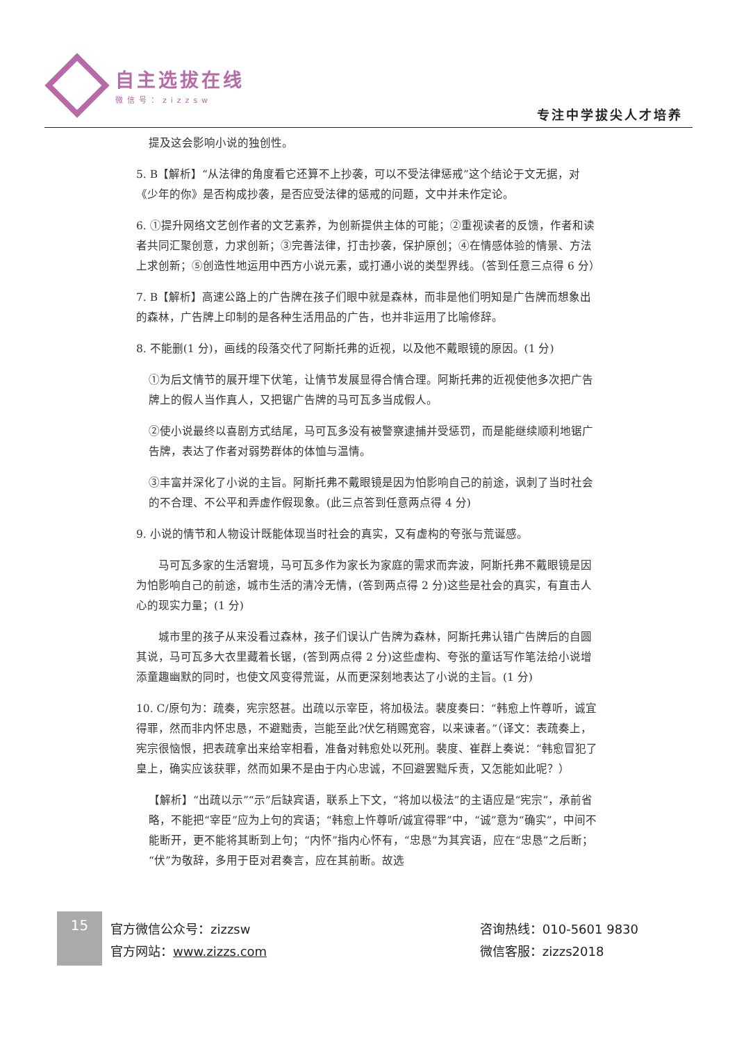自主选拔在线
微信号：zizzsw
专注中学拔尖人才培养
提及这会影响小说的独创性。
5. B【解析】“从法律的角度看它还算不上抄袭，可以不受法律惩戒”这个结论于文无据，对《少年的你》是否构成抄袭，是否应受法律的惩戒的问题，文中并未作定论。
6. ①提升网络文艺创作者的文艺素养，为创新提供主体的可能；②重视读者的反馈，作者和读者共同汇聚创意，力求创新；③完善法律，打击抄袭，保护原创；④在情感体验的情景、方法上求创新；⑤创造性地运用中西方小说元素，或打通小说的类型界线。（答到任意三点得 6 分）
7. B【解析】高速公路上的广告牌在孩子们眼中就是森林，而非是他们明知是广告牌而想象出的森林，广告牌上印制的是各种生活用品的广告，也并非运用了比喻修辞。
8. 不能删(1 分)，画线的段落交代了阿斯托弗的近视，以及他不戴眼镜的原因。(1 分)
①为后文情节的展开埋下伏笔，让情节发展显得合情合理。阿斯托弗的近视使他多次把广告牌上的假人当作真人，又把锯广告牌的马可瓦多当成假人。
②使小说最终以喜剧方式结尾，马可瓦多没有被警察逮捕并受惩罚，而是能继续顺利地锯广告牌，表达了作者对弱势群体的体恤与温情。
③丰富并深化了小说的主旨。阿斯托弗不戴眼镜是因为怕影响自己的前途，讽刺了当时社会的不合理、不公平和弄虚作假现象。(此三点答到任意两点得 4 分)
9. 小说的情节和人物设计既能体现当时社会的真实，又有虚构的夸张与荒诞感。
马可瓦多家的生活窘境，马可瓦多作为家长为家庭的需求而奔波，阿斯托弗不戴眼镜是因为怕影响自己的前途，城市生活的清冷无情，(答到两点得 2 分)这些是社会的真实，有直击人心的现实力量；(1 分)
城市里的孩子从来没看过森林，孩子们误认广告牌为森林，阿斯托弗认错广告牌后的自圆其说，马可瓦多大衣里藏着长锯，(答到两点得 2 分)这些虚构、夸张的童话写作笔法给小说增添童趣幽默的同时，也使文风变得荒诞，从而更深刻地表达了小说的主旨。(1 分)
10. C/原句为：疏奏，宪宗怒甚。出疏以示宰臣，将加极法。裴度奏曰：“韩愈上忤尊听，诚宜得罪，然而非内怀忠恳，不避黜责，岂能至此?伏乞稍赐宽容，以来谏者。”（译文：表疏奏上，宪宗很恼恨，把表疏拿出来给宰相看，准备对韩愈处以死刑。裴度、崔群上奏说：“韩愈冒犯了皇上，确实应该获罪，然而如果不是由于内心忠诚，不回避罢黜斥责，又怎能如此呢？）
【解析】“出疏以示”“示”后缺宾语，联系上下文，“将加以极法”的主语应是“宪宗”，承前省略，不能把“宰臣”应为上句的宾语；“韩愈上忤尊听/诚宜得罪”中，“诚”意为“确实”，中间不能断开，更不能将其断到上句；“内怀”指内心怀有，“忠恳”为其宾语，应在“忠恳”之后断；“伏”为敬辞，多用于臣对君奏言，应在其前断。故选
15
官方微信公众号：zizzsw
官方网站：www.zizzs.com
咨询热线：010-5601 9830
微信客服：zizzs2018